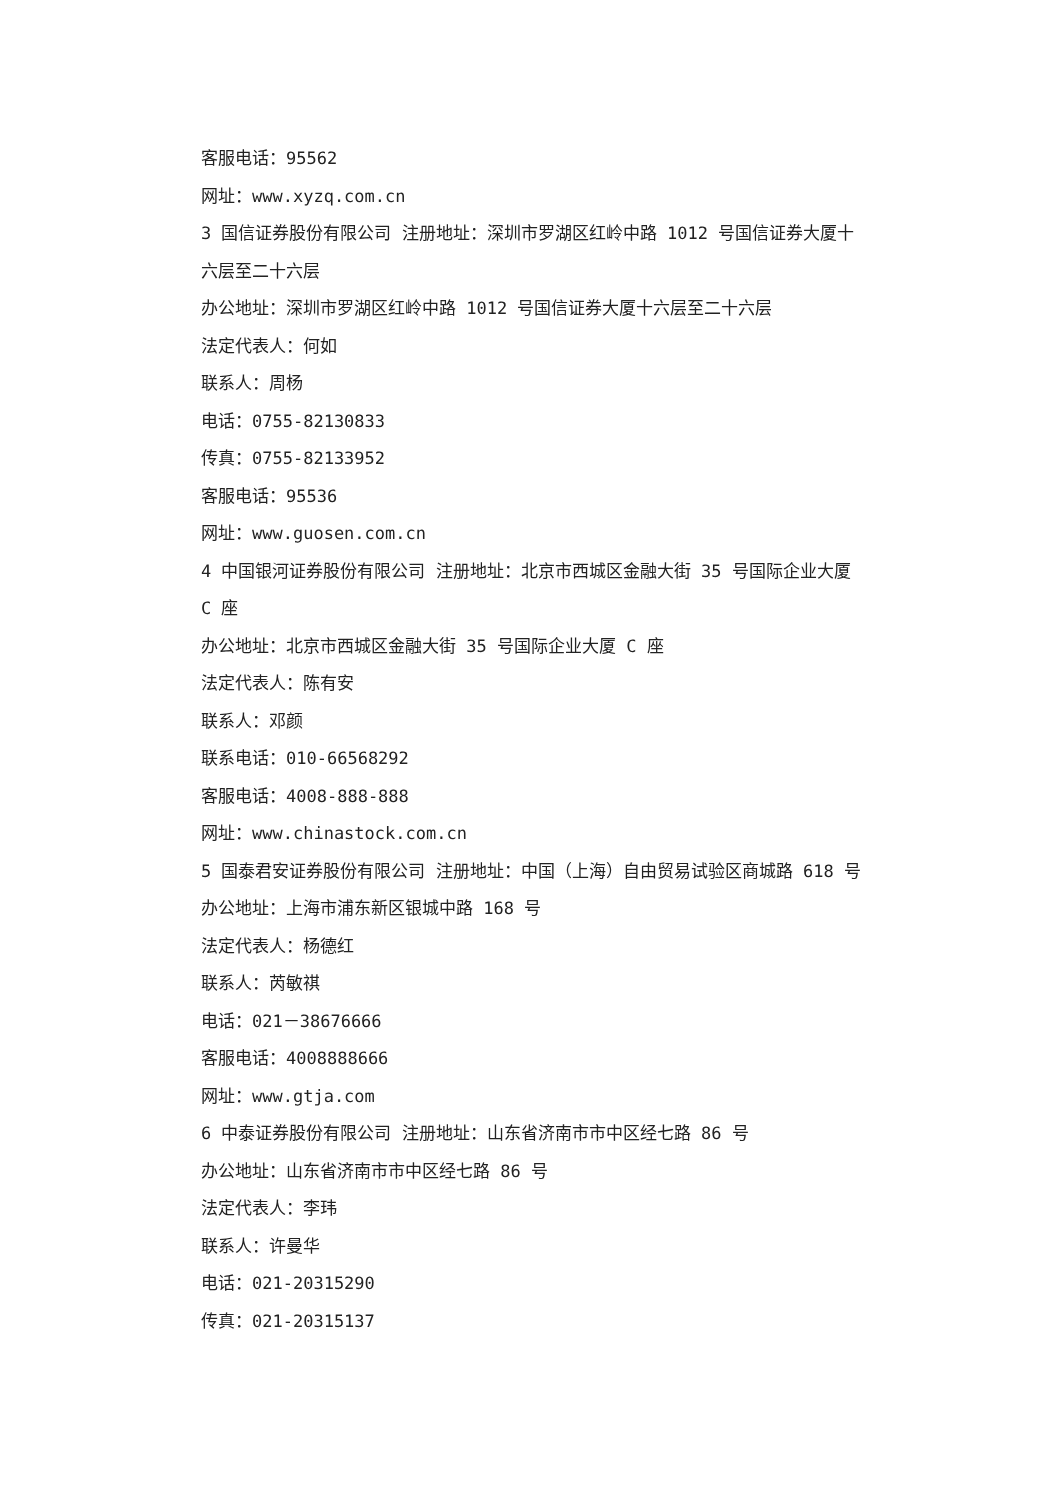客服电话：95562
网址：www.xyzq.com.cn
3 国信证券股份有限公司 注册地址：深圳市罗湖区红岭中路 1012 号国信证券大厦十六层至二十六层
办公地址：深圳市罗湖区红岭中路 1012 号国信证券大厦十六层至二十六层
法定代表人：何如
联系人：周杨
电话：0755-82130833
传真：0755-82133952
客服电话：95536
网址：www.guosen.com.cn
4 中国银河证券股份有限公司 注册地址：北京市西城区金融大街 35 号国际企业大厦 C 座
办公地址：北京市西城区金融大街 35 号国际企业大厦 C 座
法定代表人：陈有安
联系人：邓颜
联系电话：010-66568292
客服电话：4008-888-888
网址：www.chinastock.com.cn
5 国泰君安证券股份有限公司 注册地址：中国（上海）自由贸易试验区商城路 618 号
办公地址：上海市浦东新区银城中路 168 号
法定代表人：杨德红
联系人：芮敏祺
电话：021－38676666
客服电话：4008888666
网址：www.gtja.com
6 中泰证券股份有限公司 注册地址：山东省济南市市中区经七路 86 号
办公地址：山东省济南市市中区经七路 86 号
法定代表人：李玮
联系人：许曼华
电话：021-20315290
传真：021-20315137